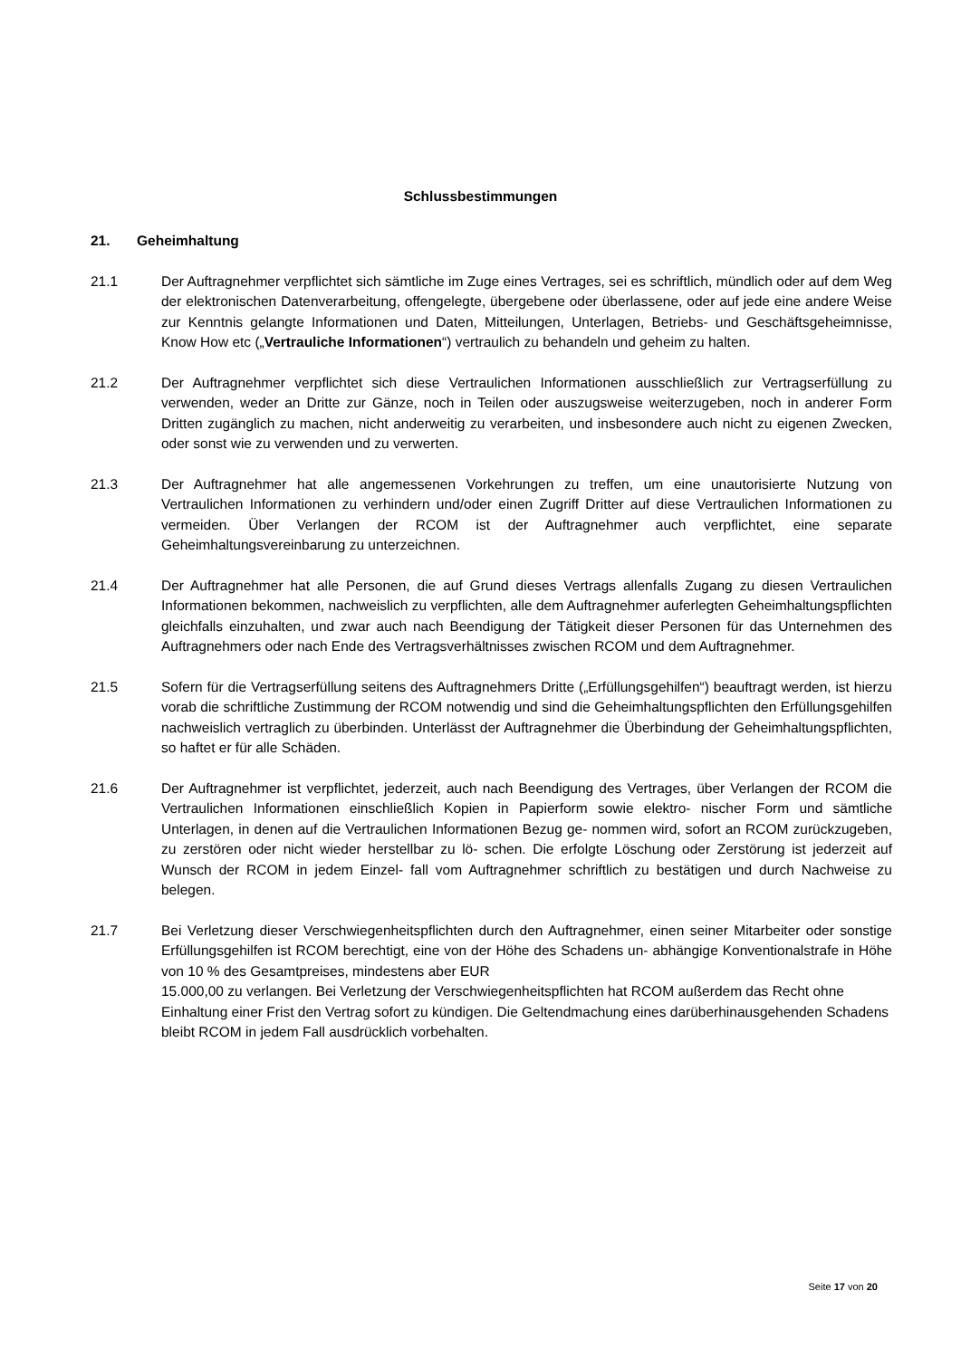Schlussbestimmungen
21. Geheimhaltung
21.1 Der Auftragnehmer verpflichtet sich sämtliche im Zuge eines Vertrages, sei es schriftlich, mündlich oder auf dem Weg der elektronischen Datenverarbeitung, offengelegte, übergebene oder überlassene, oder auf jede eine andere Weise zur Kenntnis gelangte Informationen und Daten, Mitteilungen, Unterlagen, Betriebs- und Geschäftsgeheimnisse, Know How etc („Vertrauliche Informationen“) vertraulich zu behandeln und geheim zu halten.
21.2 Der Auftragnehmer verpflichtet sich diese Vertraulichen Informationen ausschließlich zur Vertragserfüllung zu verwenden, weder an Dritte zur Gänze, noch in Teilen oder auszugsweise weiterzugeben, noch in anderer Form Dritten zugänglich zu machen, nicht anderweitig zu verarbeiten, und insbesondere auch nicht zu eigenen Zwecken, oder sonst wie zu verwenden und zu verwerten.
21.3 Der Auftragnehmer hat alle angemessenen Vorkehrungen zu treffen, um eine unautorisierte Nutzung von Vertraulichen Informationen zu verhindern und/oder einen Zugriff Dritter auf diese Vertraulichen Informationen zu vermeiden. Über Verlangen der RCOM ist der Auftragnehmer auch verpflichtet, eine separate Geheimhaltungsvereinbarung zu unterzeichnen.
21.4 Der Auftragnehmer hat alle Personen, die auf Grund dieses Vertrags allenfalls Zugang zu diesen Vertraulichen Informationen bekommen, nachweislich zu verpflichten, alle dem Auftragnehmer auferlegten Geheimhaltungspflichten gleichfalls einzuhalten, und zwar auch nach Beendigung der Tätigkeit dieser Personen für das Unternehmen des Auftragnehmers oder nach Ende des Vertragsverhältnisses zwischen RCOM und dem Auftragnehmer.
21.5 Sofern für die Vertragserfüllung seitens des Auftragnehmers Dritte („Erfüllungsgehilfen“) beauftragt werden, ist hierzu vorab die schriftliche Zustimmung der RCOM notwendig und sind die Geheimhaltungspflichten den Erfüllungsgehilfen nachweislich vertraglich zu überbinden. Unterlässt der Auftragnehmer die Überbindung der Geheimhaltungspflichten, so haftet er für alle Schäden.
21.6 Der Auftragnehmer ist verpflichtet, jederzeit, auch nach Beendigung des Vertrages, über Verlangen der RCOM die Vertraulichen Informationen einschließlich Kopien in Papierform sowie elektro- nischer Form und sämtliche Unterlagen, in denen auf die Vertraulichen Informationen Bezug ge- nommen wird, sofort an RCOM zurückzugeben, zu zerstören oder nicht wieder herstellbar zu lö- schen. Die erfolgte Löschung oder Zerstörung ist jederzeit auf Wunsch der RCOM in jedem Einzel- fall vom Auftragnehmer schriftlich zu bestätigen und durch Nachweise zu belegen.
21.7 Bei Verletzung dieser Verschwiegenheitspflichten durch den Auftragnehmer, einen seiner Mitarbeiter oder sonstige Erfüllungsgehilfen ist RCOM berechtigt, eine von der Höhe des Schadens un- abhängige Konventionalstrafe in Höhe von 10 % des Gesamtpreises, mindestens aber EUR
15.000,00 zu verlangen. Bei Verletzung der Verschwiegenheitspflichten hat RCOM außerdem das Recht ohne Einhaltung einer Frist den Vertrag sofort zu kündigen. Die Geltendmachung eines darüberhinausgehenden Schadens bleibt RCOM in jedem Fall ausdrücklich vorbehalten.
Seite 17 von 20